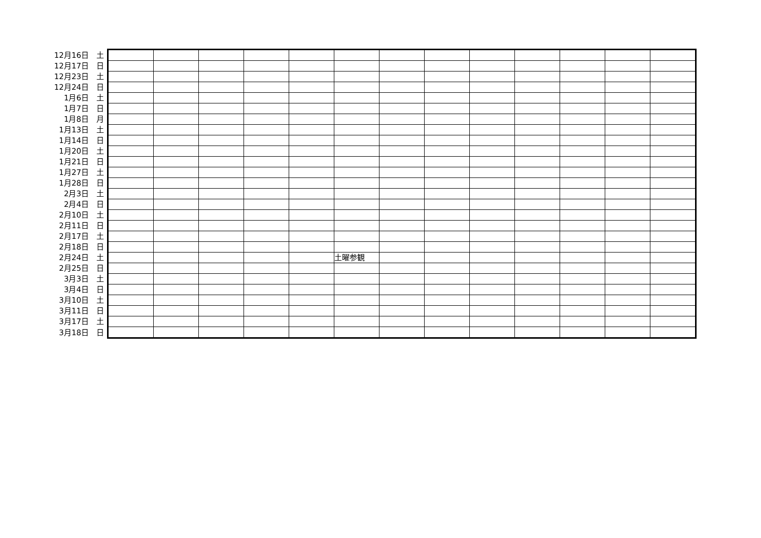| 12月16日 | 土 | | | | | | | | | | | | | |
| 12月17日 | 日 | | | | | | | | | | | | | |
| 12月23日 | 土 | | | | | | | | | | | | | |
| 12月24日 | 日 | | | | | | | | | | | | | |
| 1月6日 | 土 | | | | | | | | | | | | | |
| 1月7日 | 日 | | | | | | | | | | | | | |
| 1月8日 | 月 | | | | | | | | | | | | | |
| 1月13日 | 土 | | | | | | | | | | | | | |
| 1月14日 | 日 | | | | | | | | | | | | | |
| 1月20日 | 土 | | | | | | | | | | | | | |
| 1月21日 | 日 | | | | | | | | | | | | | |
| 1月27日 | 土 | | | | | | | | | | | | | |
| 1月28日 | 日 | | | | | | | | | | | | | |
| 2月3日 | 土 | | | | | | | | | | | | | |
| 2月4日 | 日 | | | | | | | | | | | | | |
| 2月10日 | 土 | | | | | | | | | | | | | |
| 2月11日 | 日 | | | | | | | | | | | | | |
| 2月17日 | 土 | | | | | | | | | | | | | |
| 2月18日 | 日 | | | | | | | | | | | | | |
| 2月24日 | 土 | | | | | | 土曜参観 | | | | | | | |
| 2月25日 | 日 | | | | | | | | | | | | | |
| 3月3日 | 土 | | | | | | | | | | | | | |
| 3月4日 | 日 | | | | | | | | | | | | | |
| 3月10日 | 土 | | | | | | | | | | | | | |
| 3月11日 | 日 | | | | | | | | | | | | | |
| 3月17日 | 土 | | | | | | | | | | | | | |
| 3月18日 | 日 | | | | | | | | | | | | | |